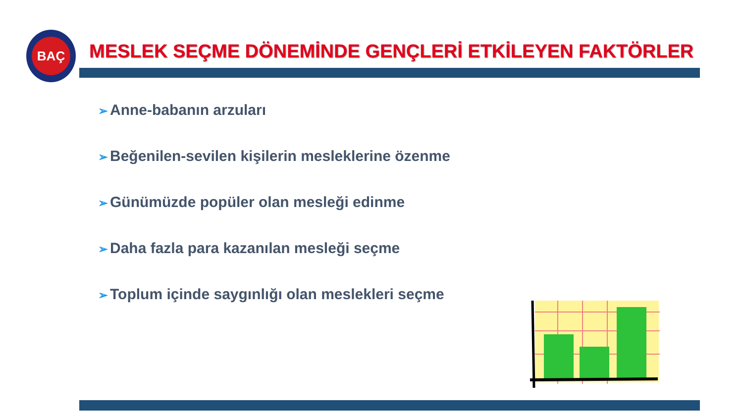BAÇ
MESLEK SEÇME DÖNEMİNDE GENÇLERİ ETKİLEYEN FAKTÖRLER
➢ Anne-babanın arzuları
➢ Beğenilen-sevilen kişilerin mesleklerine özenme
➢ Günümüzde popüler olan mesleği edinme
➢ Daha fazla para kazanılan mesleği seçme
➢ Toplum içinde saygınlığı olan meslekleri seçme